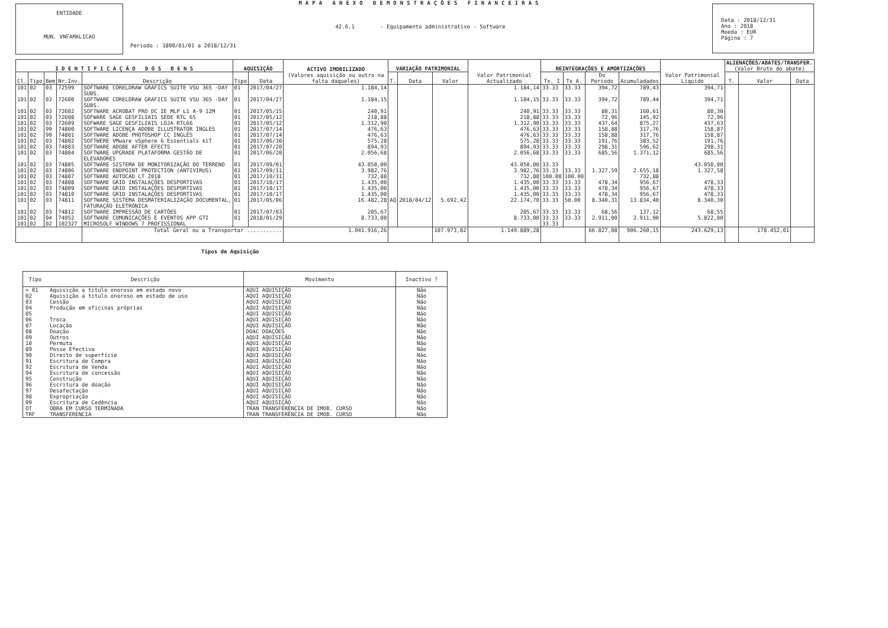ENTIDADE
MUN. VNFAMALICAO
MAPA ANEXO DEMONSTRAÇÕES FINANCEIRAS
42.6.1 - Equipamento administrativo - Software
Periodo : 1800/01/01 a 2018/12/31
Data : 2018/12/31
Ano : 2018
Moeda : EUR
Página : 7
| I D E N T I F I C A Ç Ã O D O S B E N S | | | | | AQUISIÇÃO | | ACTIVO IMOBILIZADO (Valores aquisição ou outro na falta daqueles) | VARIAÇÃO PATRIMONIAL | | | Valor Patrimonial Actualizado | REINTEGRAÇÕES E AMORTIZAÇÕES | | | | Valor Patrimonial Liquido | ALIENAÇÕES/ABATES/TRANSFER. (Valor Bruto do abate) | | |
| --- | --- | --- | --- | --- | --- | --- | --- | --- | --- | --- | --- | --- | --- | --- | --- | --- | --- | --- | --- |
| Cl. | Tipo | Bem | Nr.Inv. | Descrição | Tipo | Data | | T. | Data | Valor | | Tx. I | Tx A. | Do Periodo | Acumuladados | | T. | Valor | Data |
| 101 | 02 | 03 | 72599 | SOFTWARE CORELDRAW GRAFICS SUITE VSU 365 -DAY SUBS. | 01 | 2017/04/27 | 1.184,14 | | | | 1.184,14 | 33.33 | 33.33 | 394,72 | 789,43 | 394,71 | | | |
| 101 | 02 | 03 | 72600 | SOFTWARE CORELDRAW GRAFICS SUITE VSU 365 -DAY SUBS. | 01 | 2017/04/27 | 1.184,15 | | | | 1.184,15 | 33.33 | 33.33 | 394,72 | 789,44 | 394,71 | | | |
| 101 | 02 | 03 | 72602 | SOFTWARE ACROBAT PRO DC IE MLP L1 A-9 12M | 01 | 2017/05/15 | 240,91 | | | | 240,91 | 33.33 | 33.33 | 80,31 | 160,61 | 80,30 | | | |
| 101 | 02 | 03 | 72608 | SOFWARE SAGE GESFILIAIS SEDE RTL 65 | 01 | 2017/05/12 | 218,88 | | | | 218,88 | 33.33 | 33.33 | 72,96 | 145,92 | 72,96 | | | |
| 101 | 02 | 03 | 72609 | SOFWARE SAGE GESFILIAIS LOJA RTL66 | 01 | 2017/05/12 | 1.312,90 | | | | 1.312,90 | 33.33 | 33.33 | 437,64 | 875,27 | 437,63 | | | |
| 101 | 02 | 99 | 74800 | SOFTWARE LICENÇA ADOBE ILLUSTRATOR INGLES | 01 | 2017/07/14 | 476,63 | | | | 476,63 | 33.33 | 33.33 | 158,88 | 317,76 | 158,87 | | | |
| 101 | 02 | 99 | 74801 | SOFTWARE ADOBE PHOTOSHOP CC INGLÊS | 01 | 2017/07/14 | 476,63 | | | | 476,63 | 33.33 | 33.33 | 158,88 | 317,76 | 158,87 | | | |
| 101 | 02 | 03 | 74802 | SOFTWERE VMware vSphere 6 Essentials kiT | 01 | 2017/06/30 | 575,28 | | | | 575,28 | 33.33 | 33.33 | 191,76 | 383,52 | 191,76 | | | |
| 101 | 02 | 03 | 74803 | SOFTWARE ADOBE AFTER EFECTS | 01 | 2017/07/20 | 894,93 | | | | 894,93 | 33.33 | 33.33 | 298,31 | 596,62 | 298,31 | | | |
| 101 | 02 | 03 | 74804 | SOFTWARE UPGRADE PLATAFORMA GESTÃO DE ELEVADORES | 01 | 2017/06/20 | 2.056,68 | | | | 2.056,68 | 33.33 | 33.33 | 685,56 | 1.371,12 | 685,56 | | | |
| 101 | 02 | 03 | 74805 | SOFTWARE SISTEMA DE MONITORIZAÇÃO DO TERRENO | 01 | 2017/09/01 | 43.050,00 | | | | 43.050,00 | 33.33 | | | | 43.050,00 | | | |
| 101 | 02 | 03 | 74806 | SOFTWARE ENDPOINT PROTECTION (ANTIVIRUS) | 01 | 2017/09/11 | 3.982,76 | | | | 3.982,76 | 33.33 | 33.33 | 1.327,59 | 2.655,18 | 1.327,58 | | | |
| 101 | 02 | 03 | 74807 | SOFTWARE AUTOCAD LT 2018 | 01 | 2017/10/31 | 732,88 | | | | 732,88 | 100.00 | 100.00 | | 732,88 | | | | |
| 101 | 02 | 03 | 74808 | SOFTWARE GRID INSTALAÇÕES DESPORTIVAS | 01 | 2017/10/17 | 1.435,00 | | | | 1.435,00 | 33.33 | 33.33 | 478,34 | 956,67 | 478,33 | | | |
| 101 | 02 | 03 | 74809 | SOFTWARE GRID INSTALAÇÕES DESPORTIVAS | 01 | 2017/10/17 | 1.435,00 | | | | 1.435,00 | 33.33 | 33.33 | 478,34 | 956,67 | 478,33 | | | |
| 101 | 02 | 03 | 74810 | SOFTWARE GRID INSTALAÇÕES DESPORTIVAS | 01 | 2017/10/17 | 1.435,00 | | | | 1.435,00 | 33.33 | 33.33 | 478,34 | 956,67 | 478,33 | | | |
| 101 | 02 | 03 | 74811 | SOFTWARE SISTEMA DESMATERIALIZAÇÃO DOCUMENTAL, FATURAÇÃO ELETRÓNICA | 01 | 2017/05/06 | 16.482,28 | AQ | 2018/04/12 | 5.692,42 | 22.174,70 | 33.33 | 50.00 | 8.340,31 | 13.834,40 | 8.340,30 | | | |
| 101 | 02 | 03 | 74812 | SOFTWARE IMPRESSÃO DE CARTÕES | 01 | 2017/07/03 | 205,67 | | | | 205,67 | 33.33 | 33.33 | 68,56 | 137,12 | 68,55 | | | |
| 101 | 02 | 04 | 74952 | SOFTWARE COMUNICAÇÕES E EVENTOS APP GTI | 01 | 2018/01/29 | 8.733,00 | | | | 8.733,00 | 33.33 | 33.33 | 2.911,00 | 2.911,00 | 5.822,00 | | | |
| 101 | 02 | 02 | 102327 | MICROSOLF WINDOWS 7 PROFISSIONAL | | | | | | | | 33.33 | | | | | | | |
| | | | | Total Geral ou a Transportar ........... | | | 1.041.916,26 | | | 107.973,02 | 1.149.889,28 | | | 66.827,08 | 906.260,15 | 243.629,13 | | 178.452,01 | |
Tipos de Aquisição
| Tipo | Descrição | Movimento | Inactivo ? |
| --- | --- | --- | --- |
| > 01 | Aquisição a titulo onoroso em estado novo | AQUI AQUISIÇÃO | Não |
| 02 | Aquisição a titulo onoroso em estado de uso | AQUI AQUISIÇÃO | Não |
| 03 | Cessão | AQUI AQUISIÇÃO | Não |
| 04 | Produção em oficinas próprias | AQUI AQUISIÇÃO | Não |
| 05 | | AQUI AQUISIÇÃO | Não |
| 06 | Troca | AQUI AQUISIÇÃO | Não |
| 07 | Locação | AQUI AQUISIÇÃO | Não |
| 08 | Doação | DOAC DOAÇÕES | Não |
| 09 | Outros | AQUI AQUISIÇÃO | Não |
| 10 | Permuta | AQUI AQUISIÇÃO | Não |
| 89 | Posse Efectiva | AQUI AQUISIÇÃO | Não |
| 90 | Direito de superfície | AQUI AQUISIÇÃO | Não |
| 91 | Escritura de Compra | AQUI AQUISIÇÃO | Não |
| 92 | Escritura de Venda | AQUI AQUISIÇÃO | Não |
| 94 | Escritura de concessão | AQUI AQUISIÇÃO | Não |
| 95 | Construção | AQUI AQUISIÇÃO | Não |
| 96 | Escritura de doação | AQUI AQUISIÇÃO | Não |
| 97 | Desafectação | AQUI AQUISIÇÃO | Não |
| 98 | Expropriação | AQUI AQUISIÇÃO | Não |
| 99 | Escritura de Cedência | AQUI AQUISIÇÃO | Não |
| OT | OBRA EM CURSO TERMINADA | TRAN TRANSFERÊNCIA DE IMOB. CURSO | Não |
| TRF | TRANSFERENCIA | TRAN TRANSFERÊNCIA DE IMOB. CURSO | Não |